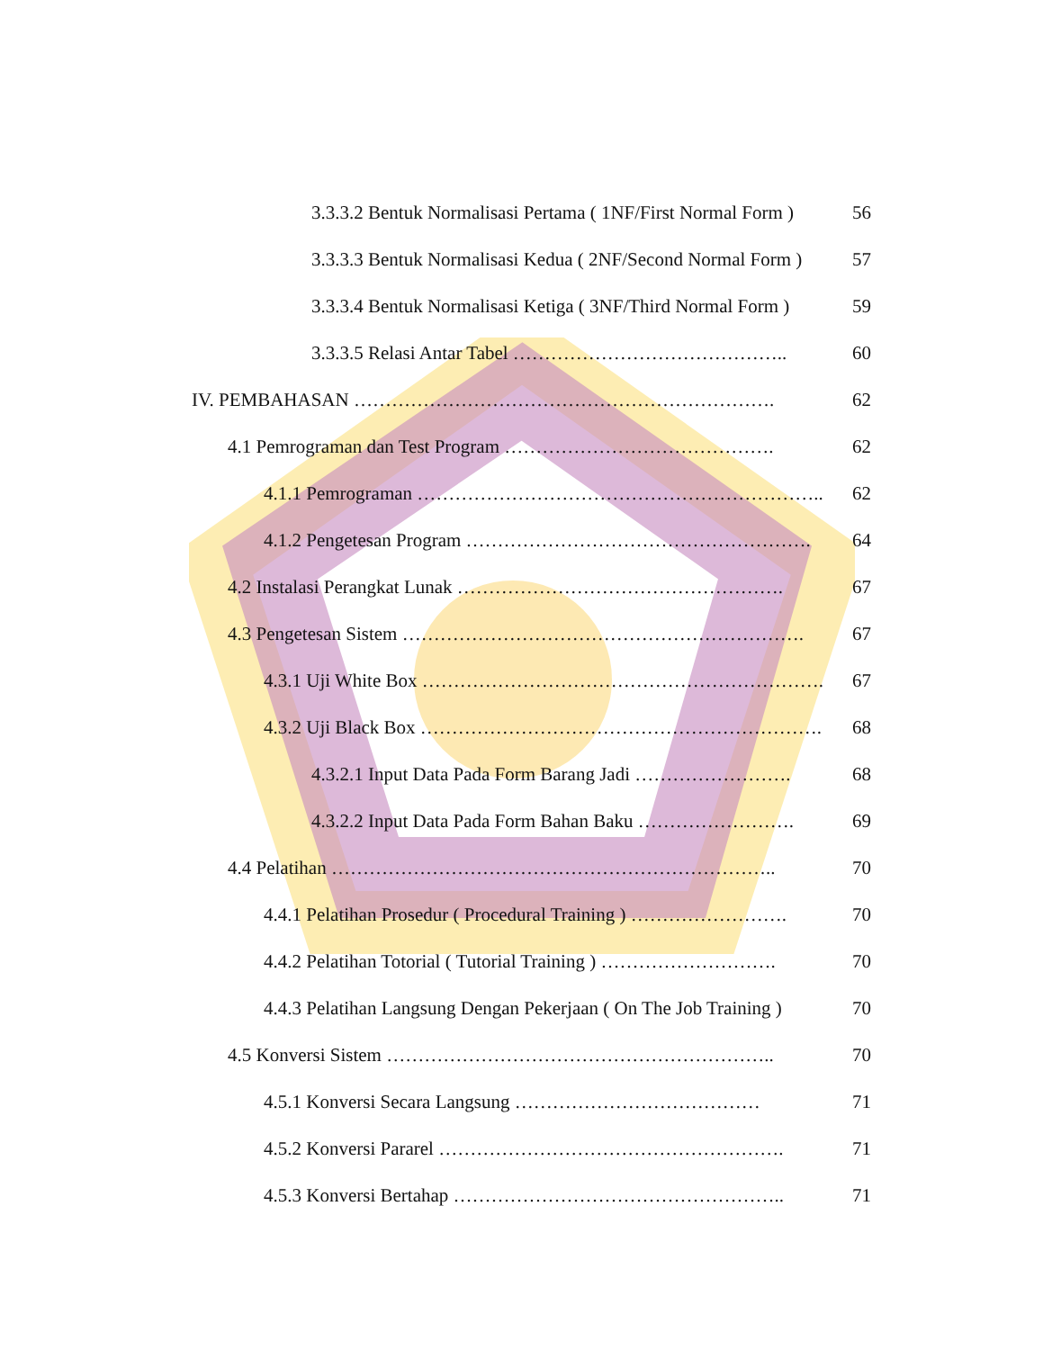3.3.3.2 Bentuk Normalisasi Pertama ( 1NF/First Normal Form ) 56
3.3.3.3 Bentuk Normalisasi Kedua ( 2NF/Second Normal Form ) 57
3.3.3.4 Bentuk Normalisasi Ketiga ( 3NF/Third Normal Form ) 59
3.3.3.5 Relasi Antar Tabel …………………………………….. 60
IV. PEMBAHASAN …………………………………………………………. 62
4.1 Pemrograman dan Test Program ……………………………………. 62
4.1.1 Pemrograman ……………………………………………………….. 62
4.1.2 Pengetesan Program ………………………………………………. 64
4.2 Instalasi Perangkat Lunak ……………………………………………. 67
4.3 Pengetesan Sistem ………………………………………………………. 67
4.3.1 Uji White Box ………………………………………………………. 67
4.3.2 Uji Black Box ………………………………………………………. 68
4.3.2.1 Input Data Pada Form Barang Jadi ……………………. 68
4.3.2.2 Input Data Pada Form Bahan Baku ……………………. 69
4.4 Pelatihan …………………………………………………………….. 70
4.4.1 Pelatihan Prosedur ( Procedural Training ) ……………………. 70
4.4.2 Pelatihan Totorial ( Tutorial Training ) ………………………. 70
4.4.3 Pelatihan Langsung Dengan Pekerjaan ( On The Job Training ) 70
4.5 Konversi Sistem …………………………………………………….. 70
4.5.1 Konversi Secara Langsung ………………………………… 71
4.5.2 Konversi Pararel ………………………………………………. 71
4.5.3 Konversi Bertahap …………………………………………….. 71